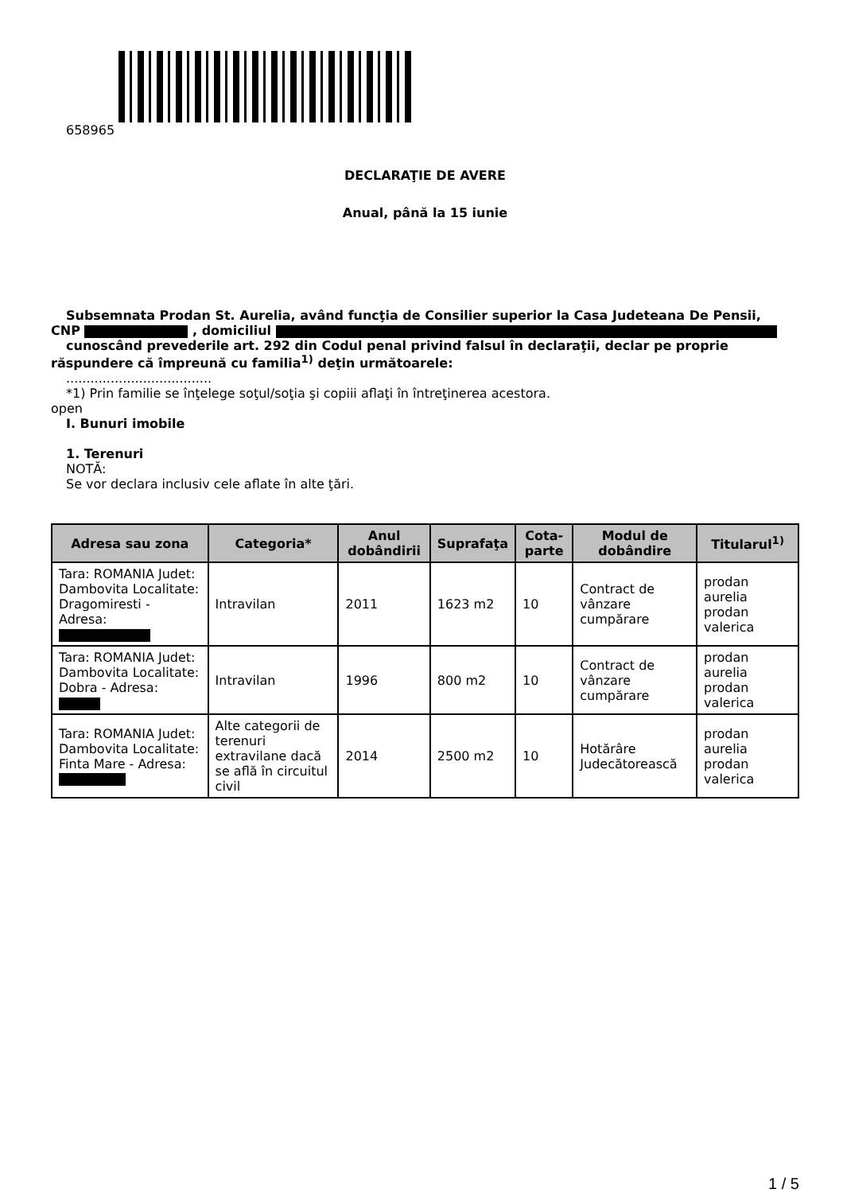658965
DECLARAŢIE DE AVERE
Anual, până la 15 iunie
Subsemnata Prodan St. Aurelia, având funcţia de Consilier superior la Casa Judeteana De Pensii,
CNP , domiciliul
cunoscând prevederile art. 292 din Codul penal privind falsul în declaraţii, declar pe proprie
răspundere că împreună cu familia<sup>1)</sup> deţin următoarele:
....................................
*1) Prin familie se înţelege soţul/soţia şi copiii aflaţi în întreţinerea acestora.
open
I. Bunuri imobile
1. Terenuri
NOTĂ:
Se vor declara inclusiv cele aflate în alte ţări.
| Adresa sau zona | Categoria* | Anul dobândirii | Suprafaţa | Cota-parte | Modul de dobândire | Titularul<sup>1)</sup> |
| --- | --- | --- | --- | --- | --- | --- |
| Tara: ROMANIA Judet: Dambovita Localitate: Dragomiresti - Adresa: | Intravilan | 2011 | 1623 m2 | 10 | Contract de vânzare cumpărare | prodan aurelia prodan valerica |
| Tara: ROMANIA Judet: Dambovita Localitate: Dobra - Adresa: | Intravilan | 1996 | 800 m2 | 10 | Contract de vânzare cumpărare | prodan aurelia prodan valerica |
| Tara: ROMANIA Judet: Dambovita Localitate: Finta Mare - Adresa: | Alte categorii de terenuri extravilane dacă se află în circuitul civil | 2014 | 2500 m2 | 10 | Hotărâre Judecătorească | prodan aurelia prodan valerica |
1 / 5